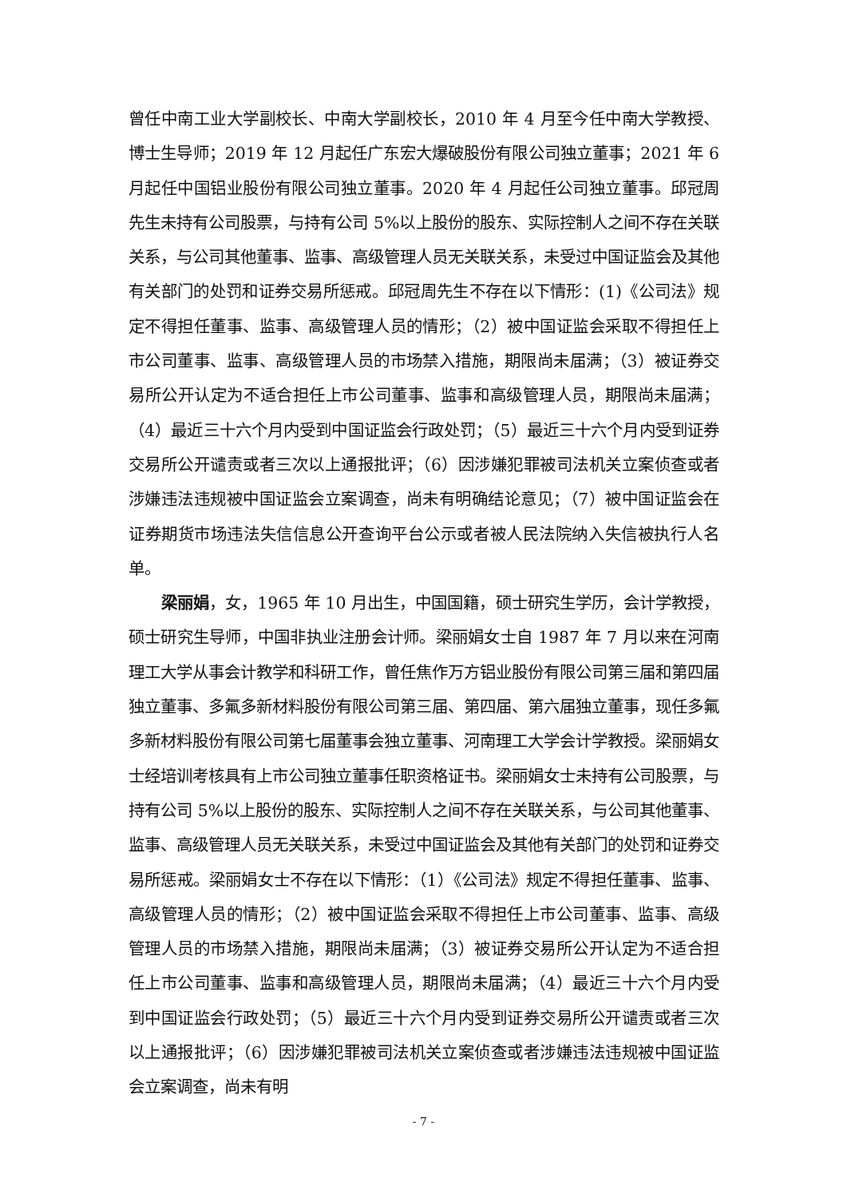曾任中南工业大学副校长、中南大学副校长，2010 年 4 月至今任中南大学教授、博士生导师；2019 年 12 月起任广东宏大爆破股份有限公司独立董事；2021 年 6 月起任中国铝业股份有限公司独立董事。2020 年 4 月起任公司独立董事。邱冠周先生未持有公司股票，与持有公司 5%以上股份的股东、实际控制人之间不存在关联关系，与公司其他董事、监事、高级管理人员无关联关系，未受过中国证监会及其他有关部门的处罚和证券交易所惩戒。邱冠周先生不存在以下情形：(1)《公司法》规定不得担任董事、监事、高级管理人员的情形；（2）被中国证监会采取不得担任上市公司董事、监事、高级管理人员的市场禁入措施，期限尚未届满；（3）被证券交易所公开认定为不适合担任上市公司董事、监事和高级管理人员，期限尚未届满；（4）最近三十六个月内受到中国证监会行政处罚；（5）最近三十六个月内受到证券交易所公开谴责或者三次以上通报批评；（6）因涉嫌犯罪被司法机关立案侦查或者涉嫌违法违规被中国证监会立案调查，尚未有明确结论意见；（7）被中国证监会在证券期货市场违法失信信息公开查询平台公示或者被人民法院纳入失信被执行人名单。
梁丽娟，女，1965 年 10 月出生，中国国籍，硕士研究生学历，会计学教授，硕士研究生导师，中国非执业注册会计师。梁丽娟女士自 1987 年 7 月以来在河南理工大学从事会计教学和科研工作，曾任焦作万方铝业股份有限公司第三届和第四届独立董事、多氟多新材料股份有限公司第三届、第四届、第六届独立董事，现任多氟多新材料股份有限公司第七届董事会独立董事、河南理工大学会计学教授。梁丽娟女士经培训考核具有上市公司独立董事任职资格证书。梁丽娟女士未持有公司股票，与持有公司 5%以上股份的股东、实际控制人之间不存在关联关系，与公司其他董事、监事、高级管理人员无关联关系，未受过中国证监会及其他有关部门的处罚和证券交易所惩戒。梁丽娟女士不存在以下情形：（1）《公司法》规定不得担任董事、监事、高级管理人员的情形；（2）被中国证监会采取不得担任上市公司董事、监事、高级管理人员的市场禁入措施，期限尚未届满；（3）被证券交易所公开认定为不适合担任上市公司董事、监事和高级管理人员，期限尚未届满；（4）最近三十六个月内受到中国证监会行政处罚；（5）最近三十六个月内受到证券交易所公开谴责或者三次以上通报批评；（6）因涉嫌犯罪被司法机关立案侦查或者涉嫌违法违规被中国证监会立案调查，尚未有明
- 7 -